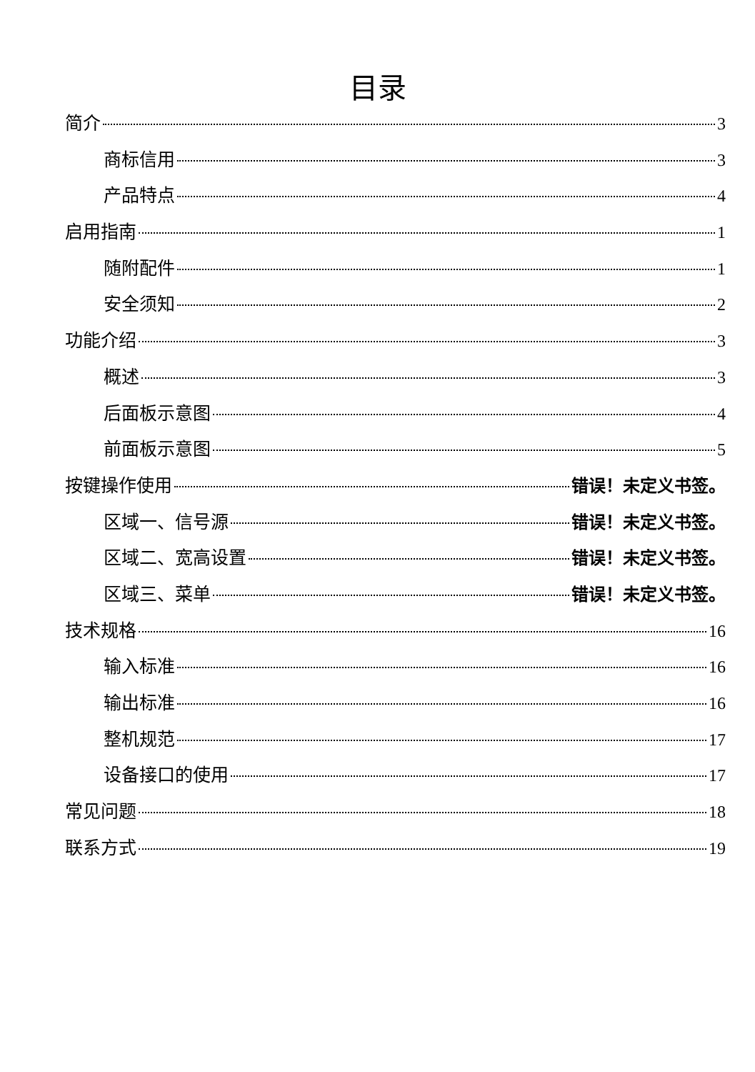目录
简介 3
商标信用 3
产品特点 4
启用指南 1
随附配件 1
安全须知 2
功能介绍 3
概述 3
后面板示意图 4
前面板示意图 5
按键操作使用 错误！未定义书签。
区域一、信号源 错误！未定义书签。
区域二、宽高设置 错误！未定义书签。
区域三、菜单 错误！未定义书签。
技术规格 16
输入标准 16
输出标准 16
整机规范 17
设备接口的使用 17
常见问题 18
联系方式 19